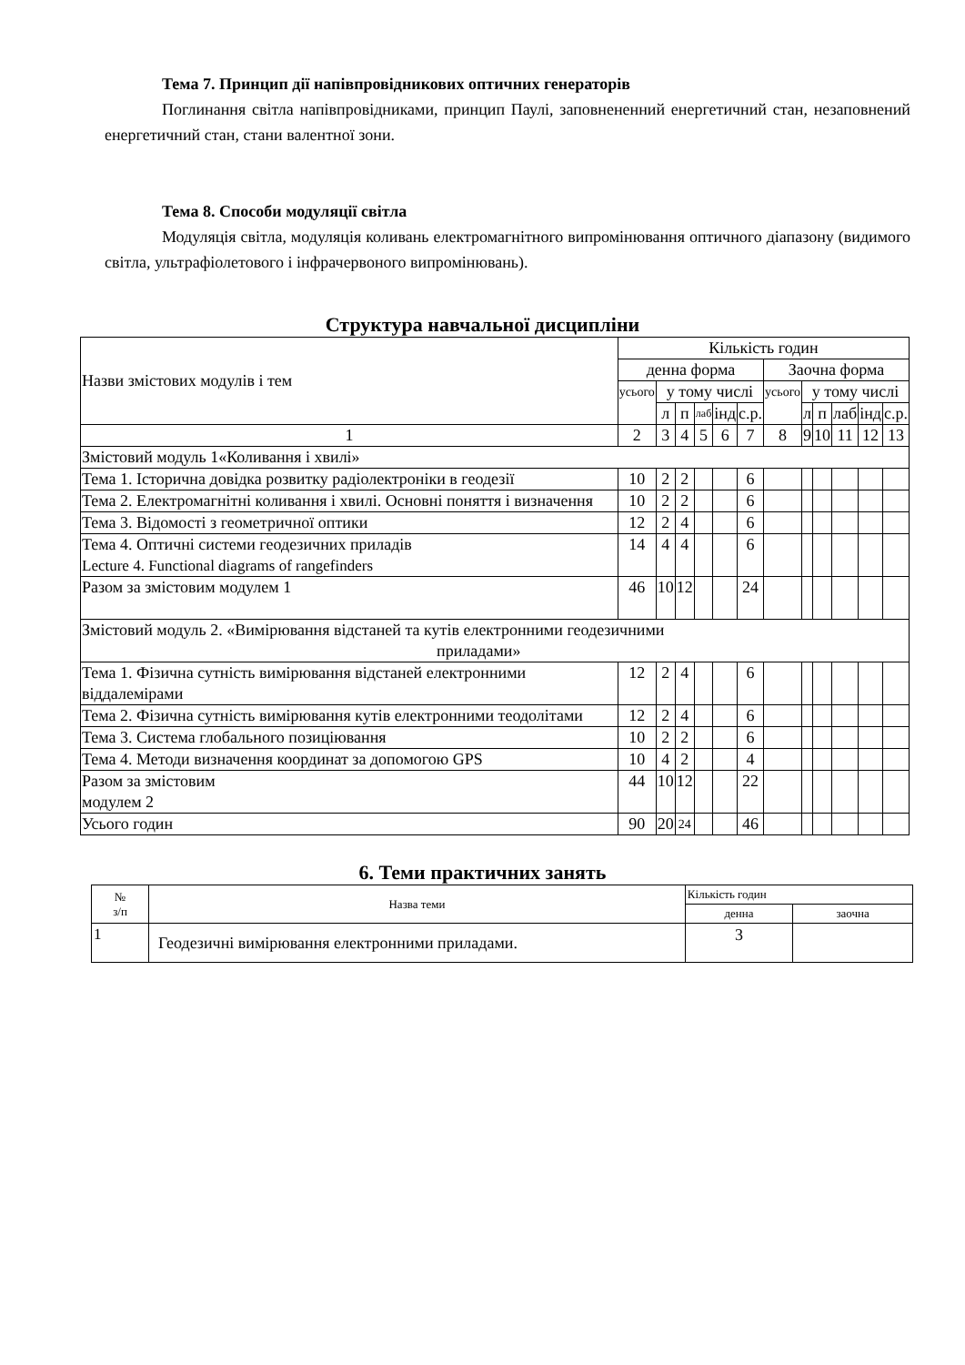Тема 7. Принцип дії напівпровідникових оптичних генераторів
Поглинання світла напівпровідниками, принцип Паулі, заповнененний енергетичний стан, незаповнений енергетичний стан, стани валентної зони.
Тема 8. Способи модуляції світла
Модуляція світла, модуляція коливань електромагнітного випромінювання оптичного діапазону (видимого світла, ультрафіолетового і інфрачервоного випромінювань).
Структура навчальної дисципліни
| Назви змістових модулів і тем | Кількість годин | | | | | | | | | | | |
| | денна форма | | | | | | Заочна форма | | | | | |
| | усього | у тому числі | | | | | усього | у тому числі | | | | |
| | | л | п | лаб | інд | с.р. | | л | п | лаб | інд | с.р. |
| 1 | 2 | 3 | 4 | 5 | 6 | 7 | 8 | 9 | 10 | 11 | 12 | 13 |
| Змістовий модуль 1«Коливання і хвилі» | | | | | | | | | | | | |
| Тема 1. Історична довідка розвитку радіолектроніки в геодезії | 10 | 2 | 2 | | | 6 | | | | | | |
| Тема 2. Електромагнітні коливання і хвилі. Основні поняття і визначення | 10 | 2 | 2 | | | 6 | | | | | | |
| Тема 3. Відомості з геометричної оптики | 12 | 2 | 4 | | | 6 | | | | | | |
| Тема 4. Оптичні системи геодезичних приладів Lecture 4. Functional diagrams of rangefinders | 14 | 4 | 4 | | | 6 | | | | | | |
| Разом за змістовим модулем 1 | 46 | 10 | 12 | | | 24 | | | | | | |
| Змістовий модуль 2. «Вимірювання відстаней та кутів електронними геодезичними приладами» | | | | | | | | | | | | |
| Тема 1. Фізична сутність вимірювання відстаней електронними віддалемірами | 12 | 2 | 4 | | | 6 | | | | | | |
| Тема 2. Фізична сутність вимірювання кутів електронними теодолітами | 12 | 2 | 4 | | | 6 | | | | | | |
| Тема 3. Система глобального позиціювання | 10 | 2 | 2 | | | 6 | | | | | | |
| Тема 4. Методи визначення координат за допомогою GPS | 10 | 4 | 2 | | | 4 | | | | | | |
| Разом за змістовим модулем 2 | 44 | 10 | 12 | | | 22 | | | | | | |
| Усього годин | 90 | 20 | 24 | | | 46 | | | | | | |
6. Теми практичних занять
| № з/п | Назва теми | Кількість годин | |
| | | денна | заочна |
| 1 | Геодезичні вимірювання електронними приладами. | 3 | |